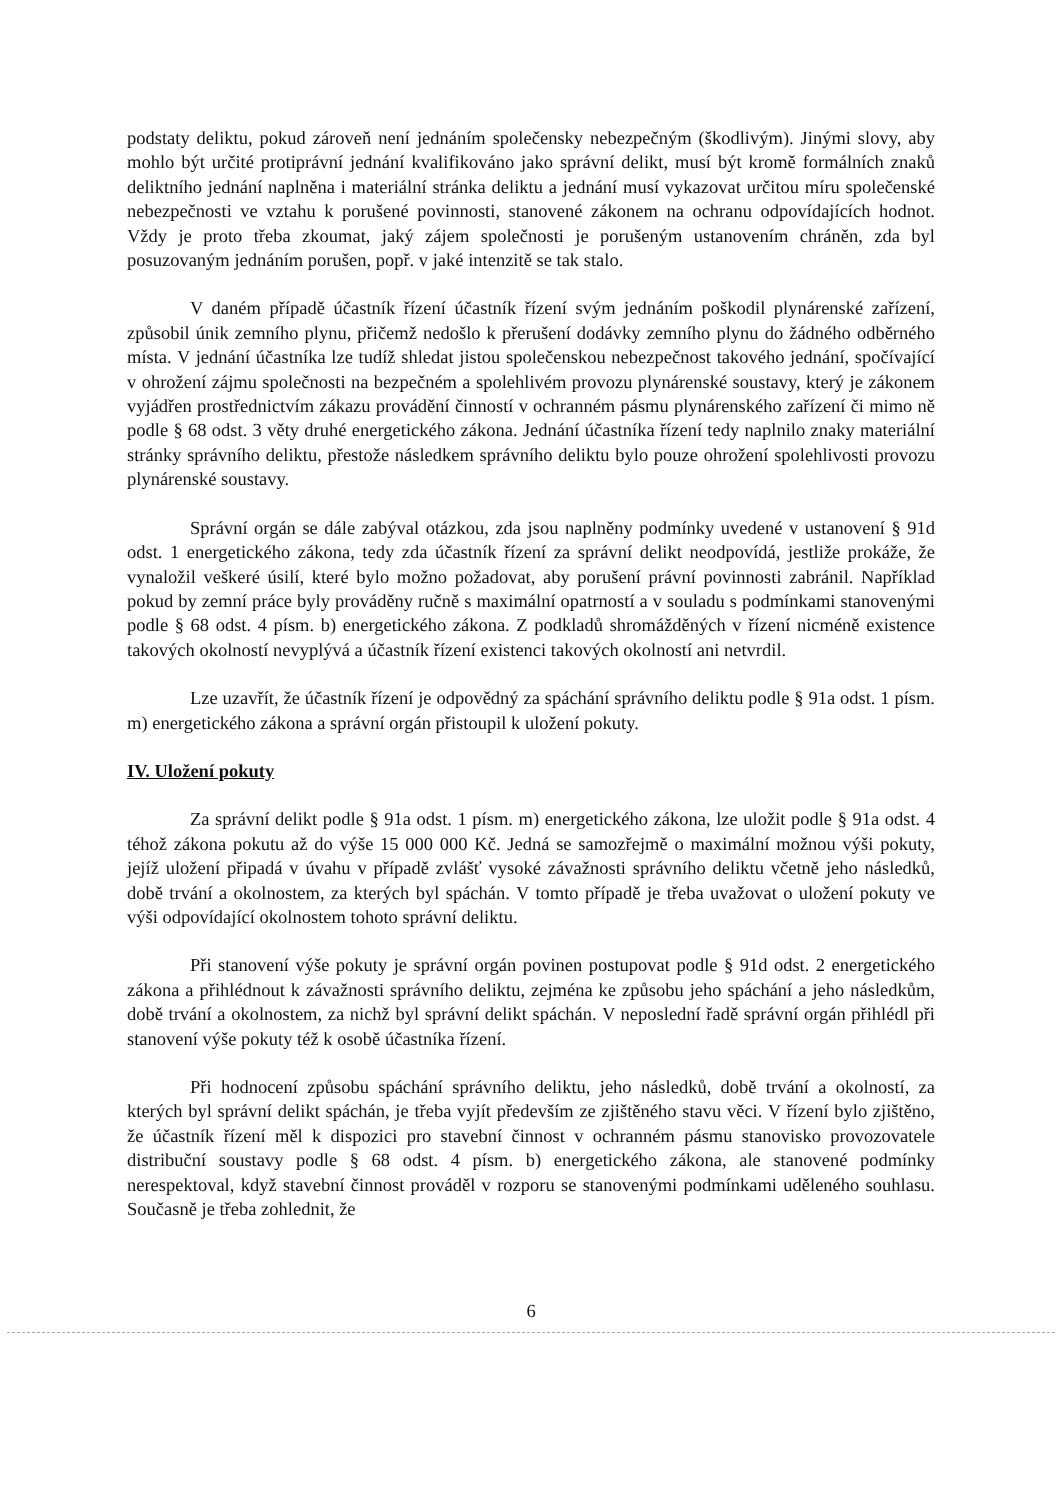podstaty deliktu, pokud zároveň není jednáním společensky nebezpečným (škodlivým). Jinými slovy, aby mohlo být určité protiprávní jednání kvalifikováno jako správní delikt, musí být kromě formálních znaků deliktního jednání naplněna i materiální stránka deliktu a jednání musí vykazovat určitou míru společenské nebezpečnosti ve vztahu k porušené povinnosti, stanovené zákonem na ochranu odpovídajících hodnot. Vždy je proto třeba zkoumat, jaký zájem společnosti je porušeným ustanovením chráněn, zda byl posuzovaným jednáním porušen, popř. v jaké intenzitě se tak stalo.
V daném případě účastník řízení účastník řízení svým jednáním poškodil plynárenské zařízení, způsobil únik zemního plynu, přičemž nedošlo k přerušení dodávky zemního plynu do žádného odběrného místa. V jednání účastníka lze tudíž shledat jistou společenskou nebezpečnost takového jednání, spočívající v ohrožení zájmu společnosti na bezpečném a spolehlivém provozu plynárenské soustavy, který je zákonem vyjádřen prostřednictvím zákazu provádění činností v ochranném pásmu plynárenského zařízení či mimo ně podle § 68 odst. 3 věty druhé energetického zákona. Jednání účastníka řízení tedy naplnilo znaky materiální stránky správního deliktu, přestože následkem správního deliktu bylo pouze ohrožení spolehlivosti provozu plynárenské soustavy.
Správní orgán se dále zabýval otázkou, zda jsou naplněny podmínky uvedené v ustanovení § 91d odst. 1 energetického zákona, tedy zda účastník řízení za správní delikt neodpovídá, jestliže prokáže, že vynaložil veškeré úsilí, které bylo možno požadovat, aby porušení právní povinnosti zabránil. Například pokud by zemní práce byly prováděny ručně s maximální opatrností a v souladu s podmínkami stanovenými podle § 68 odst. 4 písm. b) energetického zákona. Z podkladů shromážděných v řízení nicméně existence takových okolností nevyplývá a účastník řízení existenci takových okolností ani netvrdil.
Lze uzavřít, že účastník řízení je odpovědný za spáchání správního deliktu podle § 91a odst. 1 písm. m) energetického zákona a správní orgán přistoupil k uložení pokuty.
IV. Uložení pokuty
Za správní delikt podle § 91a odst. 1 písm. m) energetického zákona, lze uložit podle § 91a odst. 4 téhož zákona pokutu až do výše 15 000 000 Kč. Jedná se samozřejmě o maximální možnou výši pokuty, jejíž uložení připadá v úvahu v případě zvlášť vysoké závažnosti správního deliktu včetně jeho následků, době trvání a okolnostem, za kterých byl spáchán. V tomto případě je třeba uvažovat o uložení pokuty ve výši odpovídající okolnostem tohoto správní deliktu.
Při stanovení výše pokuty je správní orgán povinen postupovat podle § 91d odst. 2 energetického zákona a přihlédnout k závažnosti správního deliktu, zejména ke způsobu jeho spáchání a jeho následkům, době trvání a okolnostem, za nichž byl správní delikt spáchán. V neposlední řadě správní orgán přihlédl při stanovení výše pokuty též k osobě účastníka řízení.
Při hodnocení způsobu spáchání správního deliktu, jeho následků, době trvání a okolností, za kterých byl správní delikt spáchán, je třeba vyjít především ze zjištěného stavu věci. V řízení bylo zjištěno, že účastník řízení měl k dispozici pro stavební činnost v ochranném pásmu stanovisko provozovatele distribuční soustavy podle § 68 odst. 4 písm. b) energetického zákona, ale stanovené podmínky nerespektoval, když stavební činnost prováděl v rozporu se stanovenými podmínkami uděleného souhlasu. Současně je třeba zohlednit, že
6